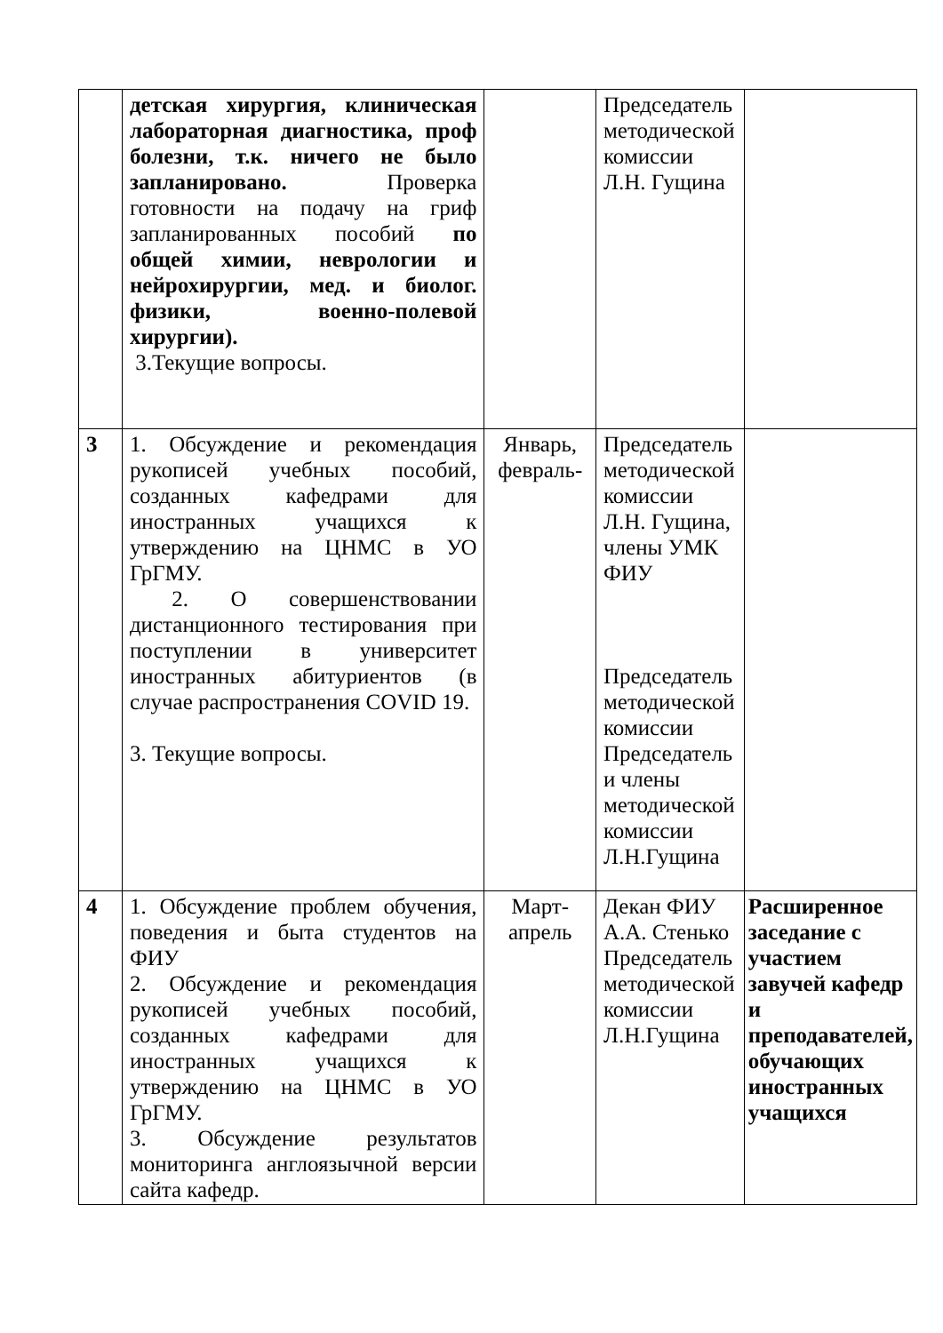| | детская хирургия, клиническая лабораторная диагностика, проф болезни, т.к. ничего не было запланировано. Проверка готовности на подачу на гриф запланированных пособий по общей химии, неврологии и нейрохирургии, мед. и биолог. физики, военно-полевой хирургии). 3.Текущие вопросы. | | Председатель методической комиссии Л.Н. Гущина | |
| 3 | 1. Обсуждение и рекомендация рукописей учебных пособий, созданных кафедрами для иностранных учащихся к утверждению на ЦНМС в УО ГрГМУ. 2. О совершенствовании дистанционного тестирования при поступлении в университет иностранных абитуриентов (в случае распространения COVID 19. 3. Текущие вопросы. | Январь, февраль- | Председатель методической комиссии Л.Н. Гущина, члены УМК ФИУ Председатель методической комиссии Председатель и члены методической комиссии Л.Н.Гущина | |
| 4 | 1. Обсуждение проблем обучения, поведения и быта студентов на ФИУ 2. Обсуждение и рекомендация рукописей учебных пособий, созданных кафедрами для иностранных учащихся к утверждению на ЦНМС в УО ГрГМУ. 3. Обсуждение результатов мониторинга англоязычной версии сайта кафедр. | Март-апрель | Декан ФИУ А.А. Стенько Председатель методической комиссии Л.Н.Гущина | Расширенное заседание с участием завучей кафедр и преподавателей, обучающих иностранных учащихся |